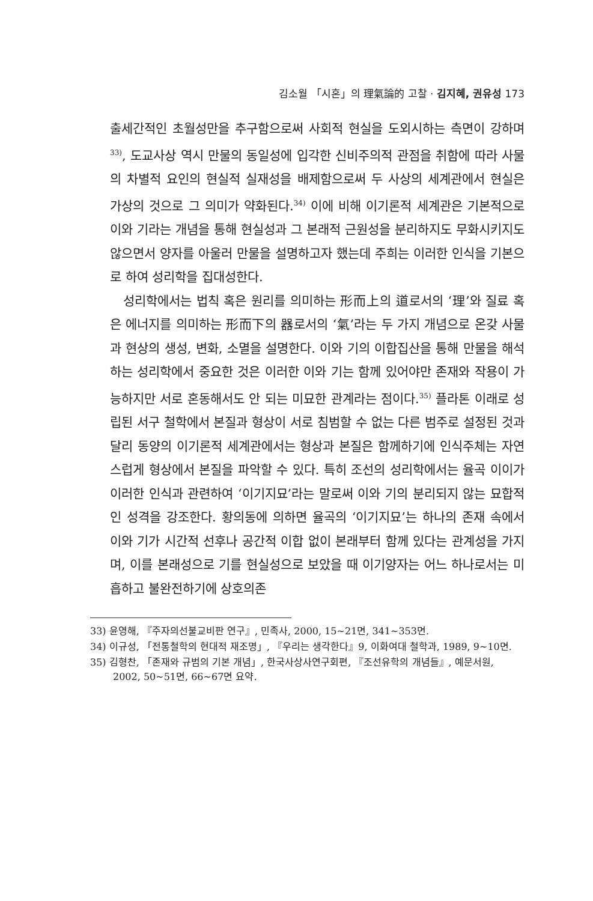김소월 「시혼」의 理氣論的 고찰 · 김지혜, 권유성 173
출세간적인 초월성만을 추구함으로써 사회적 현실을 도외시하는 측면이 강하며<sup>33)</sup>, 도교사상 역시 만물의 동일성에 입각한 신비주의적 관점을 취함에 따라 사물의 차별적 요인의 현실적 실재성을 배제함으로써 두 사상의 세계관에서 현실은 가상의 것으로 그 의미가 약화된다.<sup>34)</sup> 이에 비해 이기론적 세계관은 기본적으로 이와 기라는 개념을 통해 현실성과 그 본래적 근원성을 분리하지도 무화시키지도 않으면서 양자를 아울러 만물을 설명하고자 했는데 주희는 이러한 인식을 기본으로 하여 성리학을 집대성한다.
성리학에서는 법칙 혹은 원리를 의미하는 形而上의 道로서의 ‘理’와 질료 혹은 에너지를 의미하는 形而下의 器로서의 ‘氣’라는 두 가지 개념으로 온갖 사물과 현상의 생성, 변화, 소멸을 설명한다. 이와 기의 이합집산을 통해 만물을 해석하는 성리학에서 중요한 것은 이러한 이와 기는 함께 있어야만 존재와 작용이 가능하지만 서로 혼동해서도 안 되는 미묘한 관계라는 점이다.<sup>35)</sup> 플라톤 이래로 성립된 서구 철학에서 본질과 형상이 서로 침범할 수 없는 다른 범주로 설정된 것과 달리 동양의 이기론적 세계관에서는 형상과 본질은 함께하기에 인식주체는 자연스럽게 형상에서 본질을 파악할 수 있다. 특히 조선의 성리학에서는 율곡 이이가 이러한 인식과 관련하여 ‘이기지묘’라는 말로써 이와 기의 분리되지 않는 묘합적인 성격을 강조한다. 황의동에 의하면 율곡의 ‘이기지묘’는 하나의 존재 속에서 이와 기가 시간적 선후나 공간적 이합 없이 본래부터 함께 있다는 관계성을 가지며, 이를 본래성으로 기를 현실성으로 보았을 때 이기양자는 어느 하나로서는 미흡하고 불완전하기에 상호의존
33) 윤영해, 『주자의선불교비판 연구』, 민족사, 2000, 15~21면, 341~353면.
34) 이규성, 「전통철학의 현대적 재조명」, 『우리는 생각한다』9, 이화여대 철학과, 1989, 9~10면.
35) 김형찬, 「존재와 규범의 기본 개념」, 한국사상사연구회편, 『조선유학의 개념들』, 예문서원, 2002, 50~51면, 66~67면 요약.